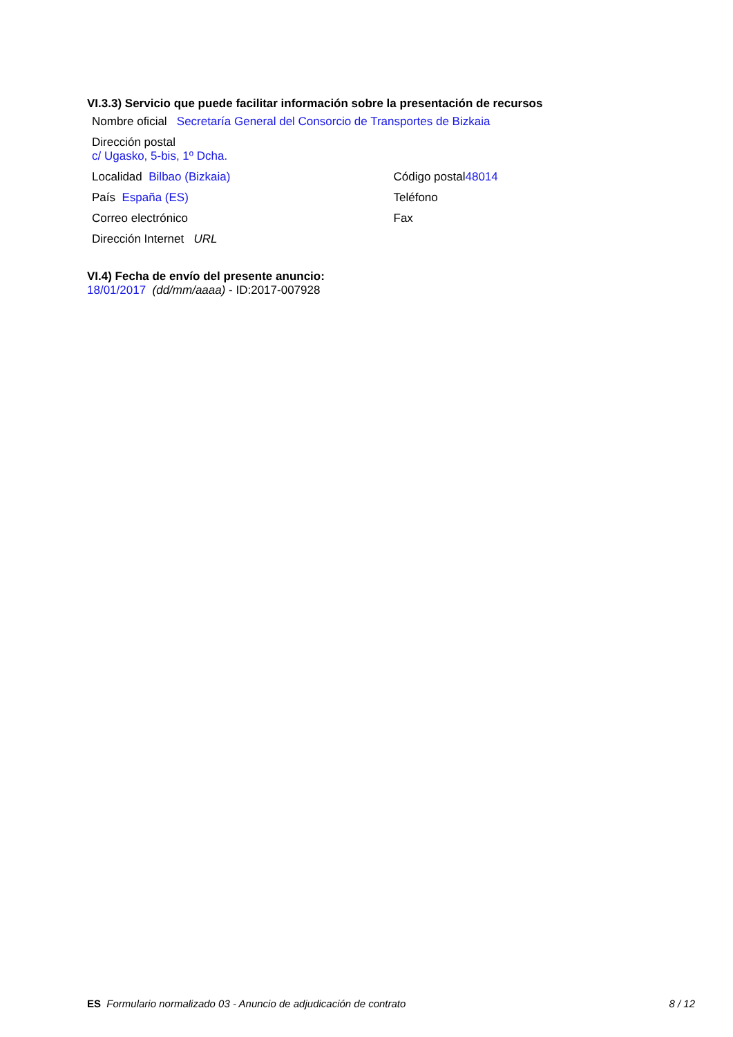VI.3.3) Servicio que puede facilitar información sobre la presentación de recursos
Nombre oficial Secretaría General del Consorcio de Transportes de Bizkaia
Dirección postal
c/ Ugasko, 5-bis, 1º Dcha.
Localidad Bilbao (Bizkaia) Código postal48014
País España (ES) Teléfono
Correo electrónico Fax
Dirección Internet URL
VI.4) Fecha de envío del presente anuncio:
18/01/2017 (dd/mm/aaaa) - ID:2017-007928
ES Formulario normalizado 03 - Anuncio de adjudicación de contrato
8 / 12